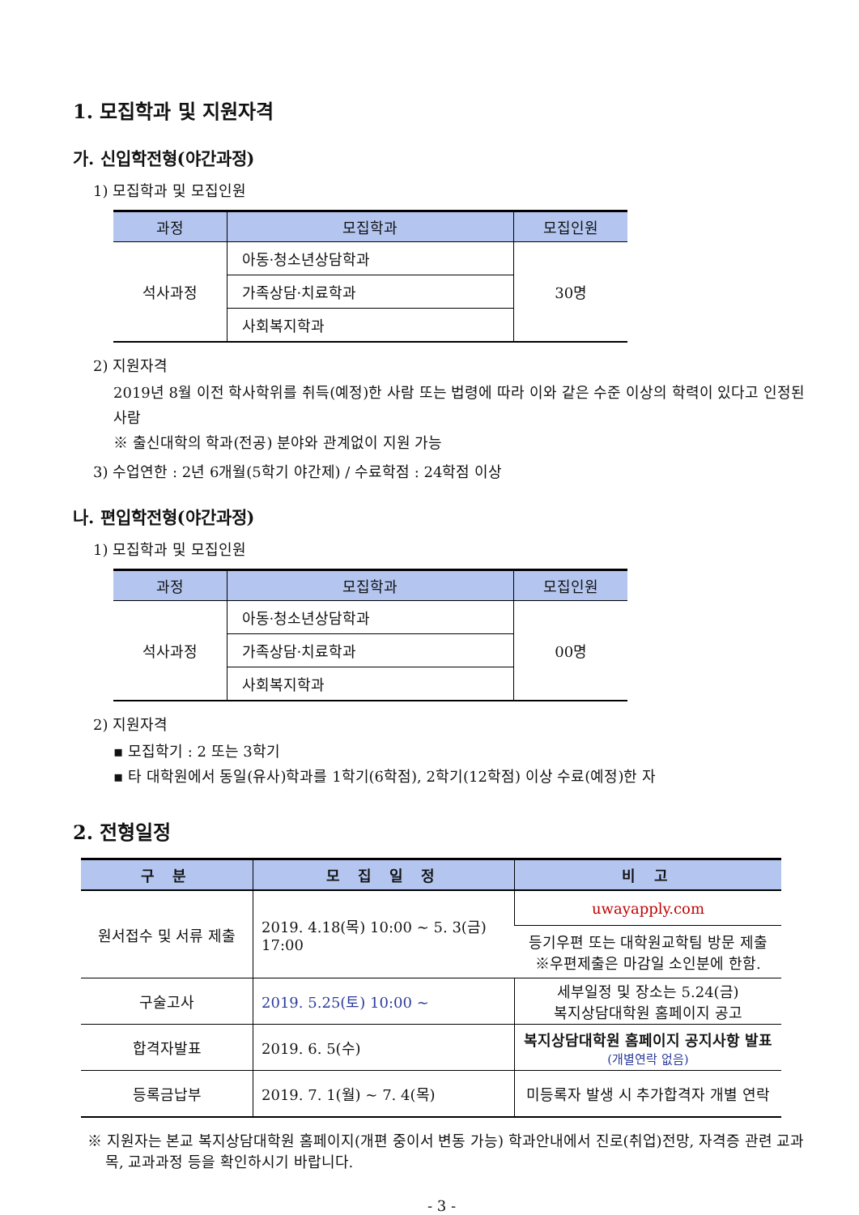1. 모집학과 및 지원자격
가. 신입학전형(야간과정)
1) 모집학과 및 모집인원
| 과정 | 모집학과 | 모집인원 |
| --- | --- | --- |
| 석사과정 | 아동·청소년상담학과 | 30명 |
| | 가족상담·치료학과 | |
| | 사회복지학과 | |
2) 지원자격
2019년 8월 이전 학사학위를 취득(예정)한 사람 또는 법령에 따라 이와 같은 수준 이상의 학력이 있다고 인정된 사람
※ 출신대학의 학과(전공) 분야와 관계없이 지원 가능
3) 수업연한 : 2년 6개월(5학기 야간제) / 수료학점 : 24학점 이상
나. 편입학전형(야간과정)
1) 모집학과 및 모집인원
| 과정 | 모집학과 | 모집인원 |
| --- | --- | --- |
| 석사과정 | 아동·청소년상담학과 | 00명 |
| | 가족상담·치료학과 | |
| | 사회복지학과 | |
2) 지원자격
▪ 모집학기 : 2 또는 3학기
▪ 타 대학원에서 동일(유사)학과를 1학기(6학점), 2학기(12학점) 이상 수료(예정)한 자
2. 전형일정
| 구 분 | 모 집 일 정 | 비 고 |
| --- | --- | --- |
| 원서접수 및 서류 제출 | 2019. 4.18(목) 10:00 ~ 5. 3(금) 17:00 | uwayapply.com |
| | | 등기우편 또는 대학원교학팀 방문 제출 ※우편제출은 마감일 소인분에 한함. |
| 구술고사 | 2019. 5.25(토) 10:00 ~ | 세부일정 및 장소는 5.24(금) 복지상담대학원 홈페이지 공고 |
| 합격자발표 | 2019. 6. 5(수) | 복지상담대학원 홈페이지 공지사항 발표 (개별연락 없음) |
| 등록금납부 | 2019. 7. 1(월) ~ 7. 4(목) | 미등록자 발생 시 추가합격자 개별 연락 |
※ 지원자는 본교 복지상담대학원 홈페이지(개편 중이서 변동 가능) 학과안내에서 진로(취업)전망, 자격증 관련 교과목, 교과과정 등을 확인하시기 바랍니다.
- 3 -